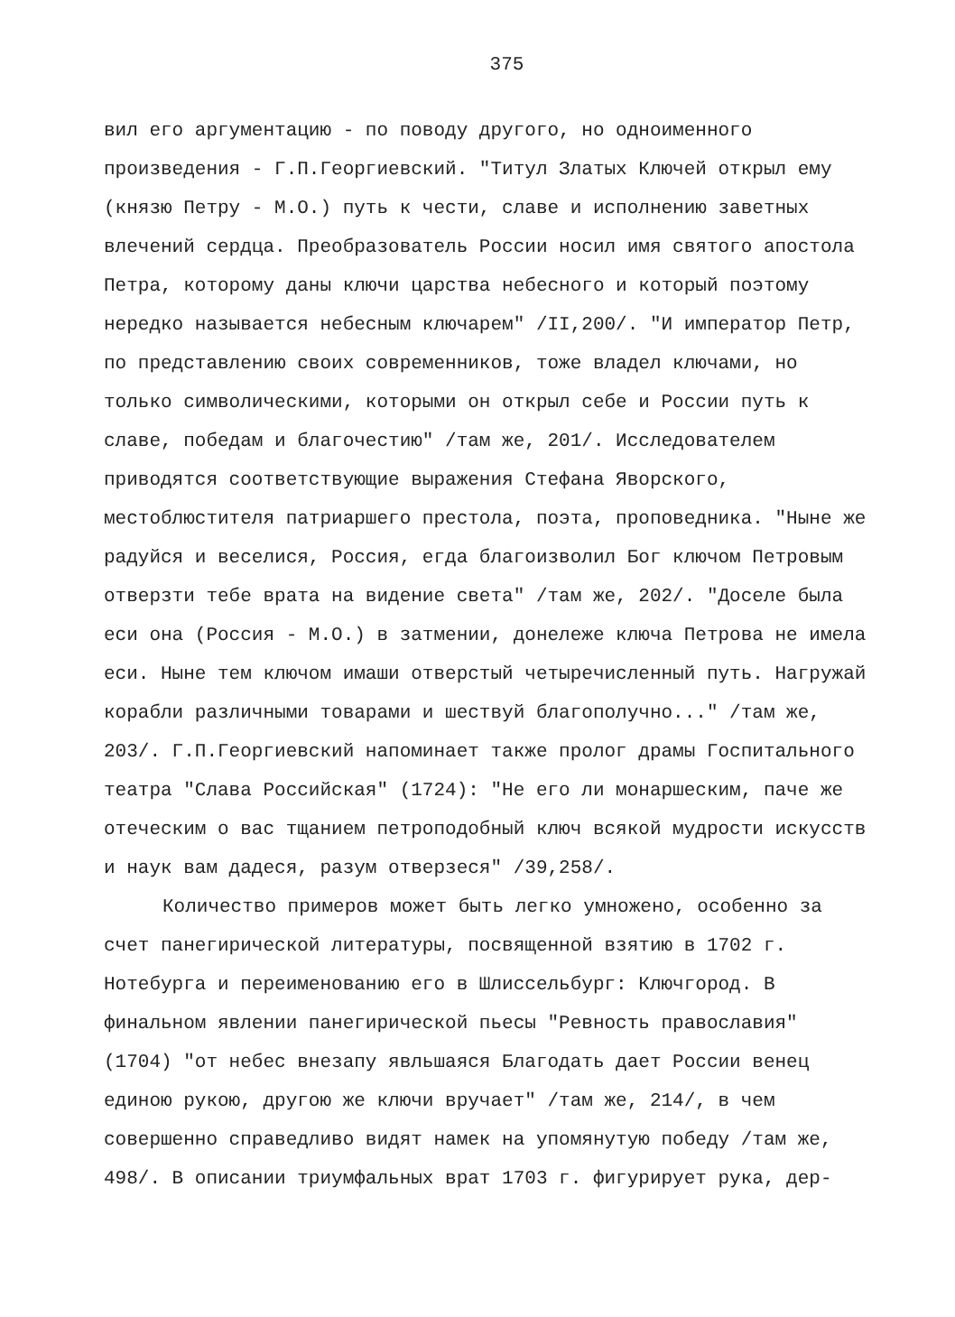375
вил его аргументацию - по поводу другого, но одноименного произведения - Г.П.Георгиевский. "Титул Златых Ключей открыл ему (князю Петру - М.О.) путь к чести, славе и исполнению заветных влечений сердца. Преобразователь России носил имя святого апостола Петра, которому даны ключи царства небесного и который поэтому нередко называется небесным ключарем" /II,200/. "И император Петр, по представлению своих современников, тоже владел ключами, но только символическими, которыми он открыл себе и России путь к славе, победам и благочестию" /там же, 201/. Исследователем приводятся соответствующие выражения Стефана Яворского, местоблюстителя патриаршего престола, поэта, проповедника. "Ныне же радуйся и веселися, Россия, егда благоизволил Бог ключом Петровым отверзти тебе врата на видение света" /там же, 202/. "Доселе была еси она (Россия - М.О.) в затмении, донележе ключа Петрова не имела еси. Ныне тем ключом имаши отверстый четыречисленный путь. Нагружай корабли различными товарами и шествуй благополучно..." /там же, 203/. Г.П.Георгиевский напоминает также пролог драмы Госпитального театра "Слава Российская" (1724): "Не его ли монаршеским, паче же отеческим о вас тщанием петроподобный ключ всякой мудрости искусств и наук вам дадеся, разум отверзеся" /39,258/.
Количество примеров может быть легко умножено, особенно за счет панегирической литературы, посвященной взятию в 1702 г. Нотебурга и переименованию его в Шлиссельбург: Ключгород. В финальном явлении панегирической пьесы "Ревность православия" (1704) "от небес внезапу явльшаяся Благодать дает России венец единою рукою, другою же ключи вручает" /там же, 214/, в чем совершенно справедливо видят намек на упомянутую победу /там же, 498/. В описании триумфальных врат 1703 г. фигурирует рука, дер-